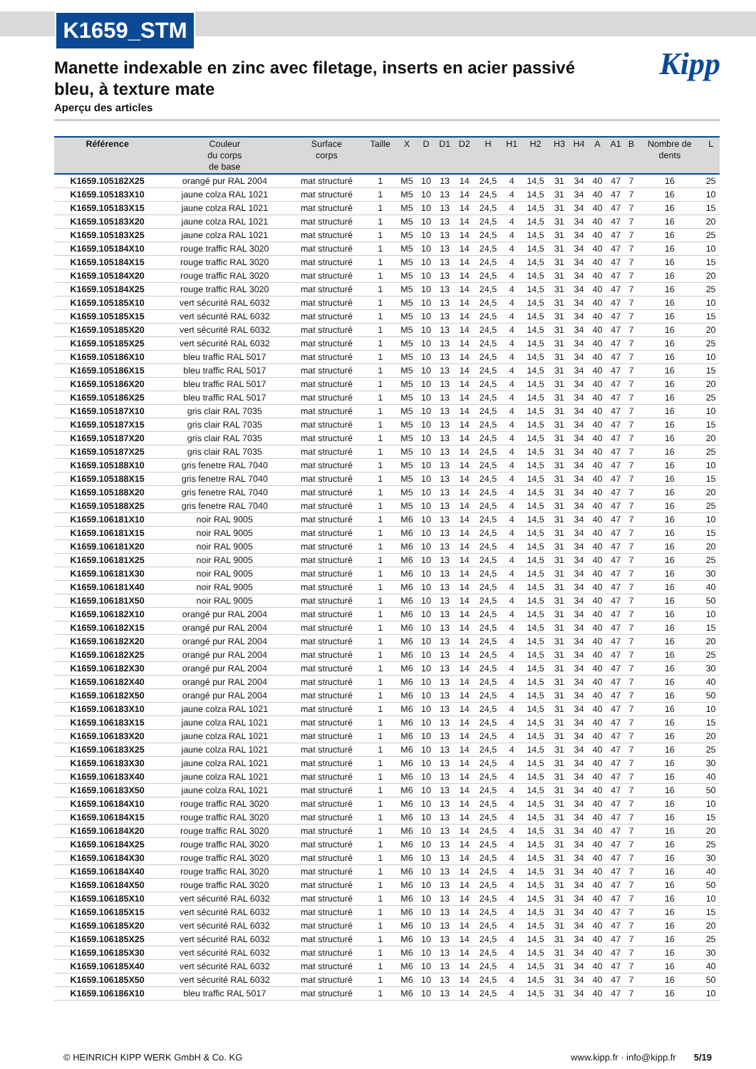K1659_STM
Kipp
Manette indexable en zinc avec filetage, inserts en acier passivé bleu, à texture mate
Aperçu des articles
| Référence | Couleur du corps de base | Surface corps | Taille | X | D | D1 | D2 | H | H1 | H2 | H3 | H4 | A | A1 | B | Nombre de dents | L |
| --- | --- | --- | --- | --- | --- | --- | --- | --- | --- | --- | --- | --- | --- | --- | --- | --- | --- |
| K1659.105182X25 | orangé pur RAL 2004 | mat structuré | 1 | M5 | 10 | 13 | 14 | 24,5 | 4 | 14,5 | 31 | 34 | 40 | 47 | 7 | 16 | 25 |
| K1659.105183X10 | jaune colza RAL 1021 | mat structuré | 1 | M5 | 10 | 13 | 14 | 24,5 | 4 | 14,5 | 31 | 34 | 40 | 47 | 7 | 16 | 10 |
| K1659.105183X15 | jaune colza RAL 1021 | mat structuré | 1 | M5 | 10 | 13 | 14 | 24,5 | 4 | 14,5 | 31 | 34 | 40 | 47 | 7 | 16 | 15 |
| K1659.105183X20 | jaune colza RAL 1021 | mat structuré | 1 | M5 | 10 | 13 | 14 | 24,5 | 4 | 14,5 | 31 | 34 | 40 | 47 | 7 | 16 | 20 |
| K1659.105183X25 | jaune colza RAL 1021 | mat structuré | 1 | M5 | 10 | 13 | 14 | 24,5 | 4 | 14,5 | 31 | 34 | 40 | 47 | 7 | 16 | 25 |
| K1659.105184X10 | rouge traffic RAL 3020 | mat structuré | 1 | M5 | 10 | 13 | 14 | 24,5 | 4 | 14,5 | 31 | 34 | 40 | 47 | 7 | 16 | 10 |
| K1659.105184X15 | rouge traffic RAL 3020 | mat structuré | 1 | M5 | 10 | 13 | 14 | 24,5 | 4 | 14,5 | 31 | 34 | 40 | 47 | 7 | 16 | 15 |
| K1659.105184X20 | rouge traffic RAL 3020 | mat structuré | 1 | M5 | 10 | 13 | 14 | 24,5 | 4 | 14,5 | 31 | 34 | 40 | 47 | 7 | 16 | 20 |
| K1659.105184X25 | rouge traffic RAL 3020 | mat structuré | 1 | M5 | 10 | 13 | 14 | 24,5 | 4 | 14,5 | 31 | 34 | 40 | 47 | 7 | 16 | 25 |
| K1659.105185X10 | vert sécurité RAL 6032 | mat structuré | 1 | M5 | 10 | 13 | 14 | 24,5 | 4 | 14,5 | 31 | 34 | 40 | 47 | 7 | 16 | 10 |
| K1659.105185X15 | vert sécurité RAL 6032 | mat structuré | 1 | M5 | 10 | 13 | 14 | 24,5 | 4 | 14,5 | 31 | 34 | 40 | 47 | 7 | 16 | 15 |
| K1659.105185X20 | vert sécurité RAL 6032 | mat structuré | 1 | M5 | 10 | 13 | 14 | 24,5 | 4 | 14,5 | 31 | 34 | 40 | 47 | 7 | 16 | 20 |
| K1659.105185X25 | vert sécurité RAL 6032 | mat structuré | 1 | M5 | 10 | 13 | 14 | 24,5 | 4 | 14,5 | 31 | 34 | 40 | 47 | 7 | 16 | 25 |
| K1659.105186X10 | bleu traffic RAL 5017 | mat structuré | 1 | M5 | 10 | 13 | 14 | 24,5 | 4 | 14,5 | 31 | 34 | 40 | 47 | 7 | 16 | 10 |
| K1659.105186X15 | bleu traffic RAL 5017 | mat structuré | 1 | M5 | 10 | 13 | 14 | 24,5 | 4 | 14,5 | 31 | 34 | 40 | 47 | 7 | 16 | 15 |
| K1659.105186X20 | bleu traffic RAL 5017 | mat structuré | 1 | M5 | 10 | 13 | 14 | 24,5 | 4 | 14,5 | 31 | 34 | 40 | 47 | 7 | 16 | 20 |
| K1659.105186X25 | bleu traffic RAL 5017 | mat structuré | 1 | M5 | 10 | 13 | 14 | 24,5 | 4 | 14,5 | 31 | 34 | 40 | 47 | 7 | 16 | 25 |
| K1659.105187X10 | gris clair RAL 7035 | mat structuré | 1 | M5 | 10 | 13 | 14 | 24,5 | 4 | 14,5 | 31 | 34 | 40 | 47 | 7 | 16 | 10 |
| K1659.105187X15 | gris clair RAL 7035 | mat structuré | 1 | M5 | 10 | 13 | 14 | 24,5 | 4 | 14,5 | 31 | 34 | 40 | 47 | 7 | 16 | 15 |
| K1659.105187X20 | gris clair RAL 7035 | mat structuré | 1 | M5 | 10 | 13 | 14 | 24,5 | 4 | 14,5 | 31 | 34 | 40 | 47 | 7 | 16 | 20 |
| K1659.105187X25 | gris clair RAL 7035 | mat structuré | 1 | M5 | 10 | 13 | 14 | 24,5 | 4 | 14,5 | 31 | 34 | 40 | 47 | 7 | 16 | 25 |
| K1659.105188X10 | gris fenetre RAL 7040 | mat structuré | 1 | M5 | 10 | 13 | 14 | 24,5 | 4 | 14,5 | 31 | 34 | 40 | 47 | 7 | 16 | 10 |
| K1659.105188X15 | gris fenetre RAL 7040 | mat structuré | 1 | M5 | 10 | 13 | 14 | 24,5 | 4 | 14,5 | 31 | 34 | 40 | 47 | 7 | 16 | 15 |
| K1659.105188X20 | gris fenetre RAL 7040 | mat structuré | 1 | M5 | 10 | 13 | 14 | 24,5 | 4 | 14,5 | 31 | 34 | 40 | 47 | 7 | 16 | 20 |
| K1659.105188X25 | gris fenetre RAL 7040 | mat structuré | 1 | M5 | 10 | 13 | 14 | 24,5 | 4 | 14,5 | 31 | 34 | 40 | 47 | 7 | 16 | 25 |
| K1659.106181X10 | noir RAL 9005 | mat structuré | 1 | M6 | 10 | 13 | 14 | 24,5 | 4 | 14,5 | 31 | 34 | 40 | 47 | 7 | 16 | 10 |
| K1659.106181X15 | noir RAL 9005 | mat structuré | 1 | M6 | 10 | 13 | 14 | 24,5 | 4 | 14,5 | 31 | 34 | 40 | 47 | 7 | 16 | 15 |
| K1659.106181X20 | noir RAL 9005 | mat structuré | 1 | M6 | 10 | 13 | 14 | 24,5 | 4 | 14,5 | 31 | 34 | 40 | 47 | 7 | 16 | 20 |
| K1659.106181X25 | noir RAL 9005 | mat structuré | 1 | M6 | 10 | 13 | 14 | 24,5 | 4 | 14,5 | 31 | 34 | 40 | 47 | 7 | 16 | 25 |
| K1659.106181X30 | noir RAL 9005 | mat structuré | 1 | M6 | 10 | 13 | 14 | 24,5 | 4 | 14,5 | 31 | 34 | 40 | 47 | 7 | 16 | 30 |
| K1659.106181X40 | noir RAL 9005 | mat structuré | 1 | M6 | 10 | 13 | 14 | 24,5 | 4 | 14,5 | 31 | 34 | 40 | 47 | 7 | 16 | 40 |
| K1659.106181X50 | noir RAL 9005 | mat structuré | 1 | M6 | 10 | 13 | 14 | 24,5 | 4 | 14,5 | 31 | 34 | 40 | 47 | 7 | 16 | 50 |
| K1659.106182X10 | orangé pur RAL 2004 | mat structuré | 1 | M6 | 10 | 13 | 14 | 24,5 | 4 | 14,5 | 31 | 34 | 40 | 47 | 7 | 16 | 10 |
| K1659.106182X15 | orangé pur RAL 2004 | mat structuré | 1 | M6 | 10 | 13 | 14 | 24,5 | 4 | 14,5 | 31 | 34 | 40 | 47 | 7 | 16 | 15 |
| K1659.106182X20 | orangé pur RAL 2004 | mat structuré | 1 | M6 | 10 | 13 | 14 | 24,5 | 4 | 14,5 | 31 | 34 | 40 | 47 | 7 | 16 | 20 |
| K1659.106182X25 | orangé pur RAL 2004 | mat structuré | 1 | M6 | 10 | 13 | 14 | 24,5 | 4 | 14,5 | 31 | 34 | 40 | 47 | 7 | 16 | 25 |
| K1659.106182X30 | orangé pur RAL 2004 | mat structuré | 1 | M6 | 10 | 13 | 14 | 24,5 | 4 | 14,5 | 31 | 34 | 40 | 47 | 7 | 16 | 30 |
| K1659.106182X40 | orangé pur RAL 2004 | mat structuré | 1 | M6 | 10 | 13 | 14 | 24,5 | 4 | 14,5 | 31 | 34 | 40 | 47 | 7 | 16 | 40 |
| K1659.106182X50 | orangé pur RAL 2004 | mat structuré | 1 | M6 | 10 | 13 | 14 | 24,5 | 4 | 14,5 | 31 | 34 | 40 | 47 | 7 | 16 | 50 |
| K1659.106183X10 | jaune colza RAL 1021 | mat structuré | 1 | M6 | 10 | 13 | 14 | 24,5 | 4 | 14,5 | 31 | 34 | 40 | 47 | 7 | 16 | 10 |
| K1659.106183X15 | jaune colza RAL 1021 | mat structuré | 1 | M6 | 10 | 13 | 14 | 24,5 | 4 | 14,5 | 31 | 34 | 40 | 47 | 7 | 16 | 15 |
| K1659.106183X20 | jaune colza RAL 1021 | mat structuré | 1 | M6 | 10 | 13 | 14 | 24,5 | 4 | 14,5 | 31 | 34 | 40 | 47 | 7 | 16 | 20 |
| K1659.106183X25 | jaune colza RAL 1021 | mat structuré | 1 | M6 | 10 | 13 | 14 | 24,5 | 4 | 14,5 | 31 | 34 | 40 | 47 | 7 | 16 | 25 |
| K1659.106183X30 | jaune colza RAL 1021 | mat structuré | 1 | M6 | 10 | 13 | 14 | 24,5 | 4 | 14,5 | 31 | 34 | 40 | 47 | 7 | 16 | 30 |
| K1659.106183X40 | jaune colza RAL 1021 | mat structuré | 1 | M6 | 10 | 13 | 14 | 24,5 | 4 | 14,5 | 31 | 34 | 40 | 47 | 7 | 16 | 40 |
| K1659.106183X50 | jaune colza RAL 1021 | mat structuré | 1 | M6 | 10 | 13 | 14 | 24,5 | 4 | 14,5 | 31 | 34 | 40 | 47 | 7 | 16 | 50 |
| K1659.106184X10 | rouge traffic RAL 3020 | mat structuré | 1 | M6 | 10 | 13 | 14 | 24,5 | 4 | 14,5 | 31 | 34 | 40 | 47 | 7 | 16 | 10 |
| K1659.106184X15 | rouge traffic RAL 3020 | mat structuré | 1 | M6 | 10 | 13 | 14 | 24,5 | 4 | 14,5 | 31 | 34 | 40 | 47 | 7 | 16 | 15 |
| K1659.106184X20 | rouge traffic RAL 3020 | mat structuré | 1 | M6 | 10 | 13 | 14 | 24,5 | 4 | 14,5 | 31 | 34 | 40 | 47 | 7 | 16 | 20 |
| K1659.106184X25 | rouge traffic RAL 3020 | mat structuré | 1 | M6 | 10 | 13 | 14 | 24,5 | 4 | 14,5 | 31 | 34 | 40 | 47 | 7 | 16 | 25 |
| K1659.106184X30 | rouge traffic RAL 3020 | mat structuré | 1 | M6 | 10 | 13 | 14 | 24,5 | 4 | 14,5 | 31 | 34 | 40 | 47 | 7 | 16 | 30 |
| K1659.106184X40 | rouge traffic RAL 3020 | mat structuré | 1 | M6 | 10 | 13 | 14 | 24,5 | 4 | 14,5 | 31 | 34 | 40 | 47 | 7 | 16 | 40 |
| K1659.106184X50 | rouge traffic RAL 3020 | mat structuré | 1 | M6 | 10 | 13 | 14 | 24,5 | 4 | 14,5 | 31 | 34 | 40 | 47 | 7 | 16 | 50 |
| K1659.106185X10 | vert sécurité RAL 6032 | mat structuré | 1 | M6 | 10 | 13 | 14 | 24,5 | 4 | 14,5 | 31 | 34 | 40 | 47 | 7 | 16 | 10 |
| K1659.106185X15 | vert sécurité RAL 6032 | mat structuré | 1 | M6 | 10 | 13 | 14 | 24,5 | 4 | 14,5 | 31 | 34 | 40 | 47 | 7 | 16 | 15 |
| K1659.106185X20 | vert sécurité RAL 6032 | mat structuré | 1 | M6 | 10 | 13 | 14 | 24,5 | 4 | 14,5 | 31 | 34 | 40 | 47 | 7 | 16 | 20 |
| K1659.106185X25 | vert sécurité RAL 6032 | mat structuré | 1 | M6 | 10 | 13 | 14 | 24,5 | 4 | 14,5 | 31 | 34 | 40 | 47 | 7 | 16 | 25 |
| K1659.106185X30 | vert sécurité RAL 6032 | mat structuré | 1 | M6 | 10 | 13 | 14 | 24,5 | 4 | 14,5 | 31 | 34 | 40 | 47 | 7 | 16 | 30 |
| K1659.106185X40 | vert sécurité RAL 6032 | mat structuré | 1 | M6 | 10 | 13 | 14 | 24,5 | 4 | 14,5 | 31 | 34 | 40 | 47 | 7 | 16 | 40 |
| K1659.106185X50 | vert sécurité RAL 6032 | mat structuré | 1 | M6 | 10 | 13 | 14 | 24,5 | 4 | 14,5 | 31 | 34 | 40 | 47 | 7 | 16 | 50 |
| K1659.106186X10 | bleu traffic RAL 5017 | mat structuré | 1 | M6 | 10 | 13 | 14 | 24,5 | 4 | 14,5 | 31 | 34 | 40 | 47 | 7 | 16 | 10 |
© HEINRICH KIPP WERK GmbH & Co. KG www.kipp.fr · info@kipp.fr 5/19